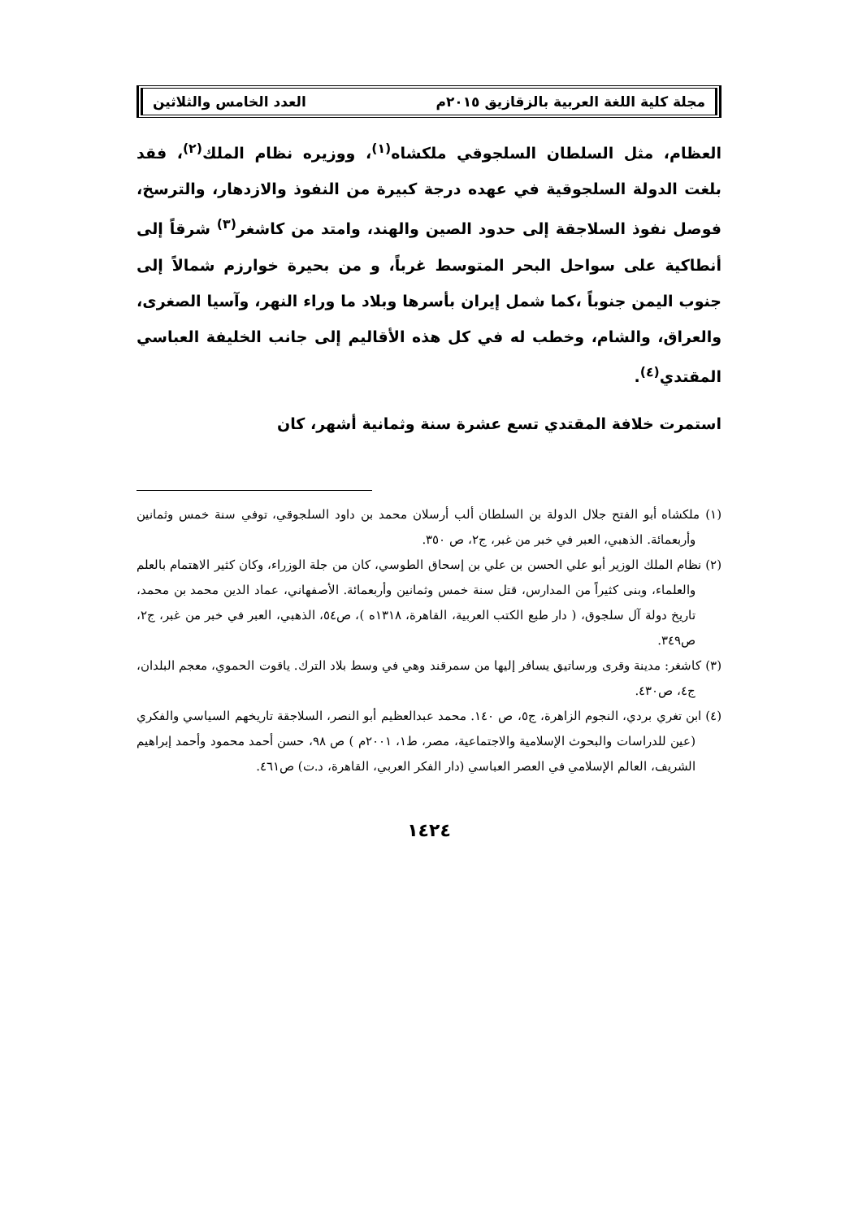مجلة كلية اللغة العربية بالزقازيق ٢٠١٥م العدد الخامس والثلاثين
العظام، مثل السلطان السلجوقي ملكشاه<sup>(١)</sup>، ووزيره نظام الملك<sup>(٢)</sup>، فقد بلغت الدولة السلجوقية في عهده درجة كبيرة من النفوذ والازدهار، والترسخ، فوصل نفوذ السلاجقة إلى حدود الصين والهند، وامتد من كاشغر<sup>(٣)</sup> شرقاً إلى أنطاكية على سواحل البحر المتوسط غرباً، و من بحيرة خوارزم شمالاً إلى جنوب اليمن جنوباً ،كما شمل إيران بأسرها وبلاد ما وراء النهر، وآسيا الصغرى، والعراق، والشام، وخطب له في كل هذه الأقاليم إلى جانب الخليفة العباسي المقتدي<sup>(٤)</sup>.
استمرت خلافة المقتدي تسع عشرة سنة وثمانية أشهر، كان
(١) ملكشاه أبو الفتح جلال الدولة بن السلطان ألب أرسلان محمد بن داود السلجوقي، توفي سنة خمس وثمانين وأربعمائة. الذهبي، العبر في خبر من غبر، ج٢، ص ٣٥٠.
(٢) نظام الملك الوزير أبو علي الحسن بن علي بن إسحاق الطوسي، كان من جلة الوزراء، وكان كثير الاهتمام بالعلم والعلماء، وبنى كثيراً من المدارس، قتل سنة خمس وثمانين وأربعمائة. الأصفهاني، عماد الدين محمد بن محمد، تاريخ دولة آل سلجوق، ( دار طبع الكتب العربية، القاهرة، ١٣١٨ه )، ص٥٤، الذهبي، العبر في خبر من غبر، ج٢، ص٣٤٩.
(٣) كاشغر: مدينة وقرى ورساتيق يسافر إليها من سمرقند وهي في وسط بلاد الترك. ياقوت الحموي، معجم البلدان، ج٤، ص٤٣٠.
(٤) ابن تغري بردي، النجوم الزاهرة، ج٥، ص ١٤٠. محمد عبدالعظيم أبو النصر، السلاجقة تاريخهم السياسي والفكري (عين للدراسات والبحوث الإسلامية والاجتماعية، مصر، ط١، ٢٠٠١م ) ص ٩٨، حسن أحمد محمود وأحمد إبراهيم الشريف، العالم الإسلامي في العصر العباسي (دار الفكر العربي، القاهرة، د.ت) ص٤٦١.
١٤٢٤